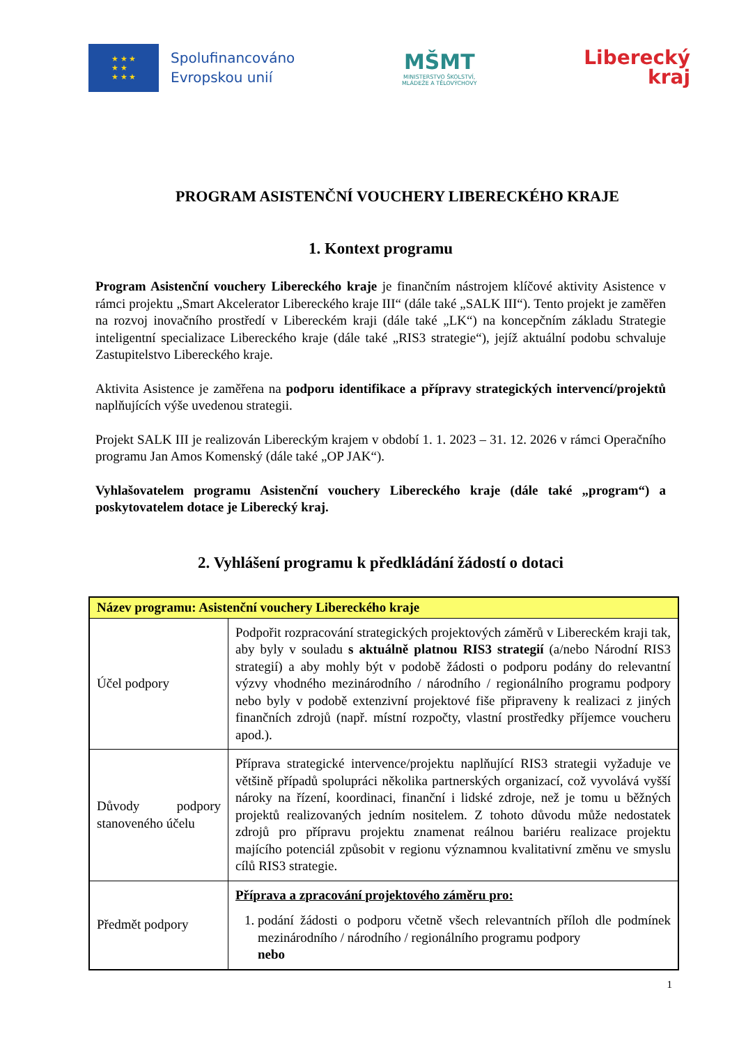★ ★ ★
★ ★
★ ★ ★
Spolufinancováno
Evropskou unií
MŠMT
MINISTERSTVO ŠKOLSTVÍ,
MLÁDEŽE A TĚLOVÝCHOVY
Liberecký
kraj
PROGRAM ASISTENČNÍ VOUCHERY LIBERECKÉHO KRAJE
1. Kontext programu
Program Asistenční vouchery Libereckého kraje je finančním nástrojem klíčové aktivity Asistence v rámci projektu „Smart Akcelerator Libereckého kraje III“ (dále také „SALK III“). Tento projekt je zaměřen na rozvoj inovačního prostředí v Libereckém kraji (dále také „LK“) na koncepčním základu Strategie inteligentní specializace Libereckého kraje (dále také „RIS3 strategie“), jejíž aktuální podobu schvaluje Zastupitelstvo Libereckého kraje.
Aktivita Asistence je zaměřena na podporu identifikace a přípravy strategických intervencí/projektů naplňujících výše uvedenou strategii.
Projekt SALK III je realizován Libereckým krajem v období 1. 1. 2023 – 31. 12. 2026 v rámci Operačního programu Jan Amos Komenský (dále také „OP JAK“).
Vyhlašovatelem programu Asistenční vouchery Libereckého kraje (dále také „program“) a poskytovatelem dotace je Liberecký kraj.
2. Vyhlášení programu k předkládání žádostí o dotaci
| Název programu: Asistenční vouchery Libereckého kraje | |
| Účel podpory | Podpořit rozpracování strategických projektových záměrů v Libereckém kraji tak, aby byly v souladu s aktuálně platnou RIS3 strategií (a/nebo Národní RIS3 strategií) a aby mohly být v podobě žádosti o podporu podány do relevantní výzvy vhodného mezinárodního / národního / regionálního programu podpory nebo byly v podobě extenzivní projektové fiše připraveny k realizaci z jiných finančních zdrojů (např. místní rozpočty, vlastní prostředky příjemce voucheru apod.). |
| Důvody podpory stanoveného účelu | Příprava strategické intervence/projektu naplňující RIS3 strategii vyžaduje ve většině případů spolupráci několika partnerských organizací, což vyvolává vyšší nároky na řízení, koordinaci, finanční i lidské zdroje, než je tomu u běžných projektů realizovaných jedním nositelem. Z tohoto důvodu může nedostatek zdrojů pro přípravu projektu znamenat reálnou bariéru realizace projektu majícího potenciál způsobit v regionu významnou kvalitativní změnu ve smyslu cílů RIS3 strategie. |
| Předmět podpory | Příprava a zpracování projektového záměru pro: 1. podání žádosti o podporu včetně všech relevantních příloh dle podmínek mezinárodního / národního / regionálního programu podpory nebo |
1